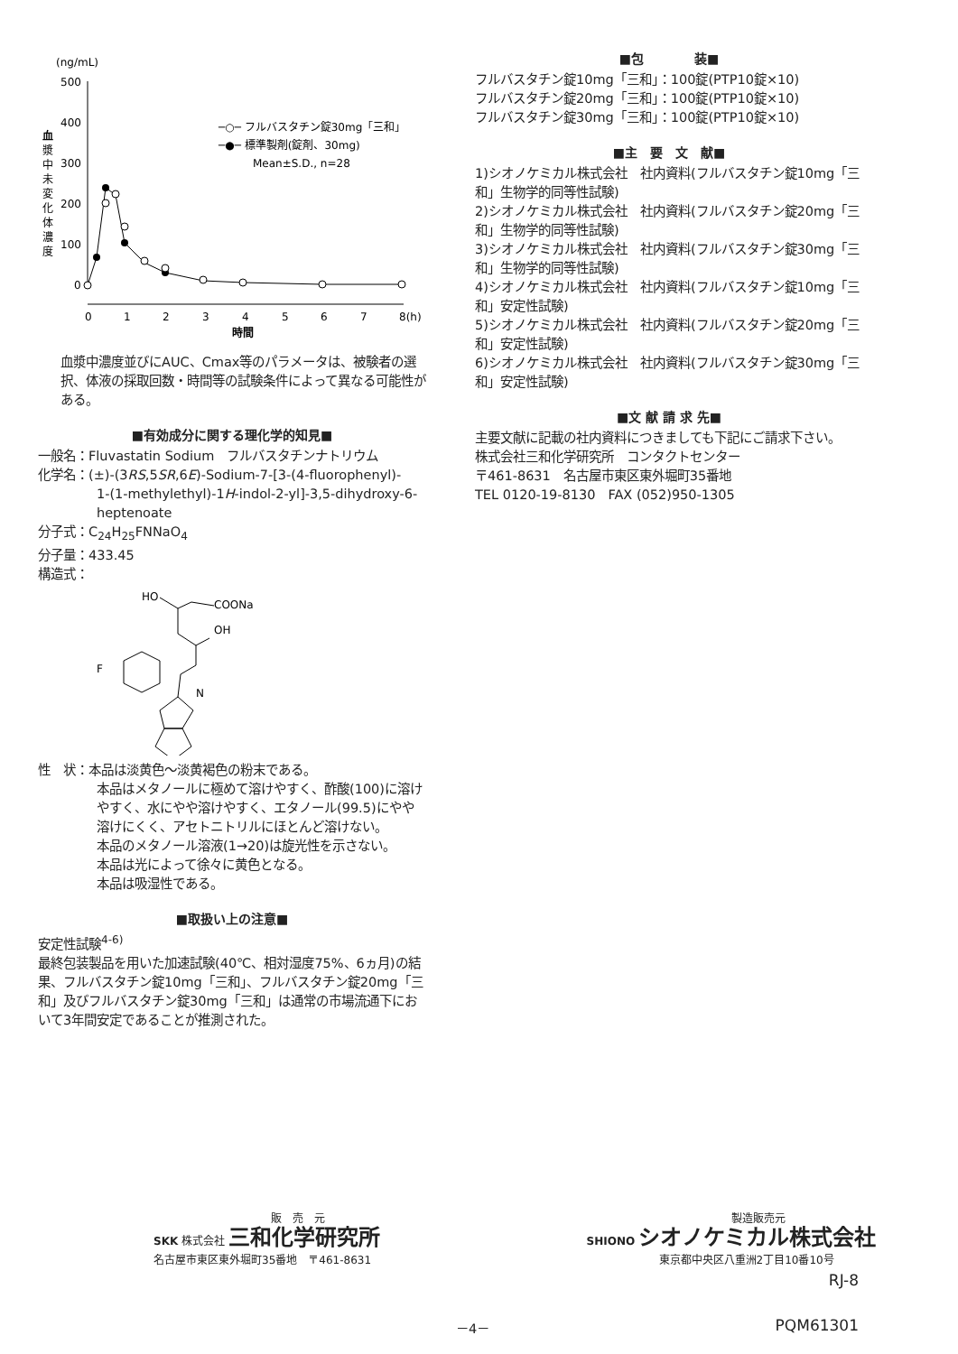(ng/mL)
500
400
300
200
100
0
血
漿
中
未
変
化
体
濃
度
─○─ フルバスタチン錠30mg「三和」
─●─ 標準製剤(錠剤、30mg)
Mean±S.D., n=28
0
1
2
3
4
5
6
7
8(h)
時間
血漿中濃度並びにAUC、Cmax等のパラメータは、被験者の選択、体液の採取回数・時間等の試験条件によって異なる可能性がある。
■有効成分に関する理化学的知見■
一般名：Fluvastatin Sodium　フルバスタチンナトリウム
化学名：(±)-(3RS,5SR,6E)-Sodium-7-[3-(4-fluorophenyl)-
1-(1-methylethyl)-1H-indol-2-yl]-3,5-dihydroxy-6-heptenoate
分子式：C<sub>24</sub>H<sub>25</sub>FNNaO<sub>4</sub>
分子量：433.45
構造式：
HO
COONa
OH
F
N
性　状：本品は淡黄色～淡黄褐色の粉末である。
本品はメタノールに極めて溶けやすく、酢酸(100)に溶けやすく、水にやや溶けやすく、エタノール(99.5)にやや溶けにくく、アセトニトリルにほとんど溶けない。
本品のメタノール溶液(1→20)は旋光性を示さない。
本品は光によって徐々に黄色となる。
本品は吸湿性である。
■取扱い上の注意■
安定性試験<sup>4-6)</sup>
最終包装製品を用いた加速試験(40℃、相対湿度75%、6ヵ月)の結果、フルバスタチン錠10mg「三和」、フルバスタチン錠20mg「三和」及びフルバスタチン錠30mg「三和」は通常の市場流通下において3年間安定であることが推測された。
■包　　　　装■
フルバスタチン錠10mg「三和」：100錠(PTP10錠×10)
フルバスタチン錠20mg「三和」：100錠(PTP10錠×10)
フルバスタチン錠30mg「三和」：100錠(PTP10錠×10)
■主　要　文　献■
1)シオノケミカル株式会社　社内資料(フルバスタチン錠10mg「三和」生物学的同等性試験)
2)シオノケミカル株式会社　社内資料(フルバスタチン錠20mg「三和」生物学的同等性試験)
3)シオノケミカル株式会社　社内資料(フルバスタチン錠30mg「三和」生物学的同等性試験)
4)シオノケミカル株式会社　社内資料(フルバスタチン錠10mg「三和」安定性試験)
5)シオノケミカル株式会社　社内資料(フルバスタチン錠20mg「三和」安定性試験)
6)シオノケミカル株式会社　社内資料(フルバスタチン錠30mg「三和」安定性試験)
■文 献 請 求 先■
主要文献に記載の社内資料につきましても下記にご請求下さい。
株式会社三和化学研究所　コンタクトセンター
〒461-8631　名古屋市東区東外堀町35番地
TEL 0120-19-8130　FAX (052)950-1305
販　売　元
SKK 株式会社 三和化学研究所
名古屋市東区東外堀町35番地　〒461-8631
製造販売元
SHIONO シオノケミカル株式会社
東京都中央区八重洲2丁目10番10号
RJ-8
PQM61301 －4－